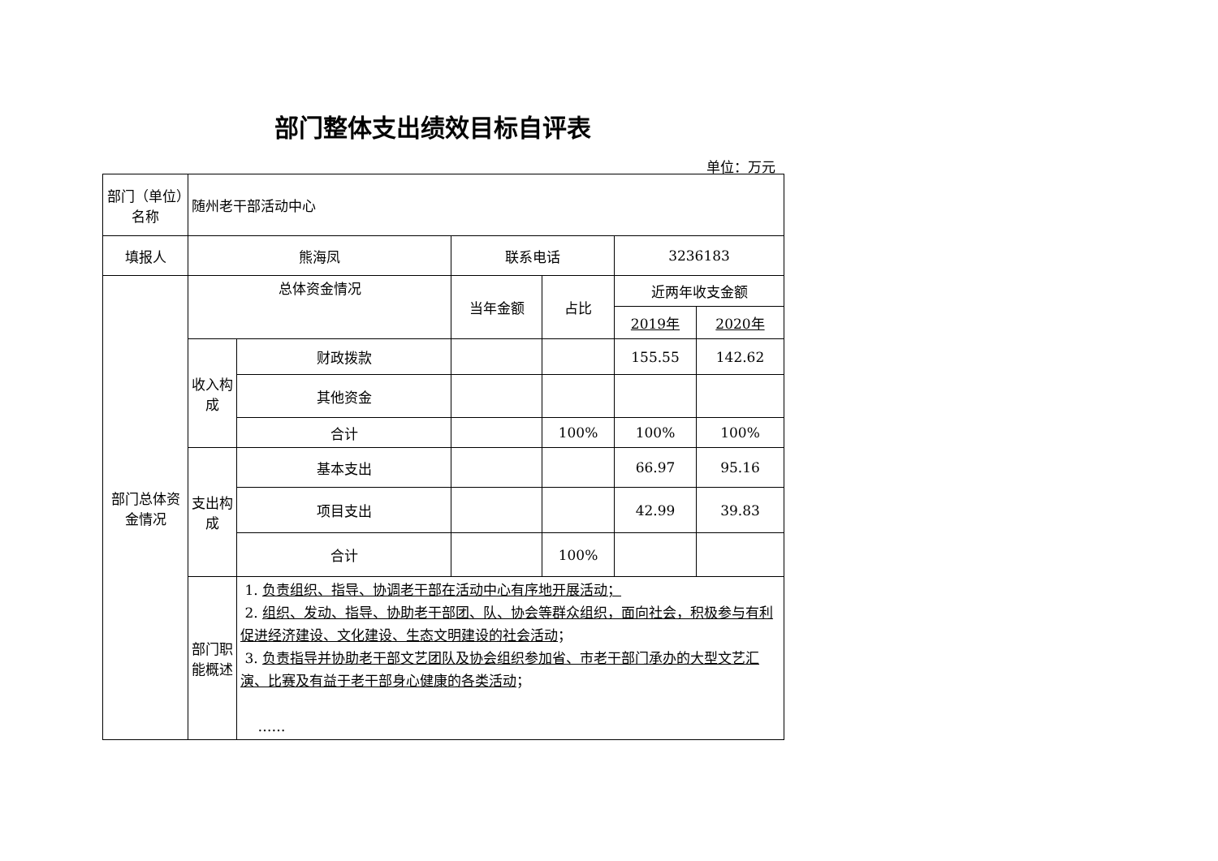部门整体支出绩效目标自评表
单位：万元
| 部门（单位）名称 | 随州老干部活动中心 | | | | | |
| 填报人 | 熊海凤 | | 联系电话 | | 3236183 | |
| 部门总体资金情况 | 总体资金情况 | | 当年金额 | 占比 | 近两年收支金额 | |
| | | | | | 2019年 | 2020年 |
| | 收入构成 | 财政拨款 | | | 155.55 | 142.62 |
| | | 其他资金 | | | | |
| | | 合计 | | 100% | 100% | 100% |
| | 支出构成 | 基本支出 | | | 66.97 | 95.16 |
| | | 项目支出 | | | 42.99 | 39.83 |
| | | 合计 | | 100% | | |
| | 部门职能概述 | 1. 负责组织、指导、协调老干部在活动中心有序地开展活动； 2. 组织、发动、指导、协助老干部团、队、协会等群众组织，面向社会，积极参与有利促进经济建设、文化建设、生态文明建设的社会活动 ； 3. 负责指导并协助老干部文艺团队及协会组织参加省、市老干部门承办的大型文艺汇演、比赛及有益于老干部身心健康的各类活动 ； …… | | | | |